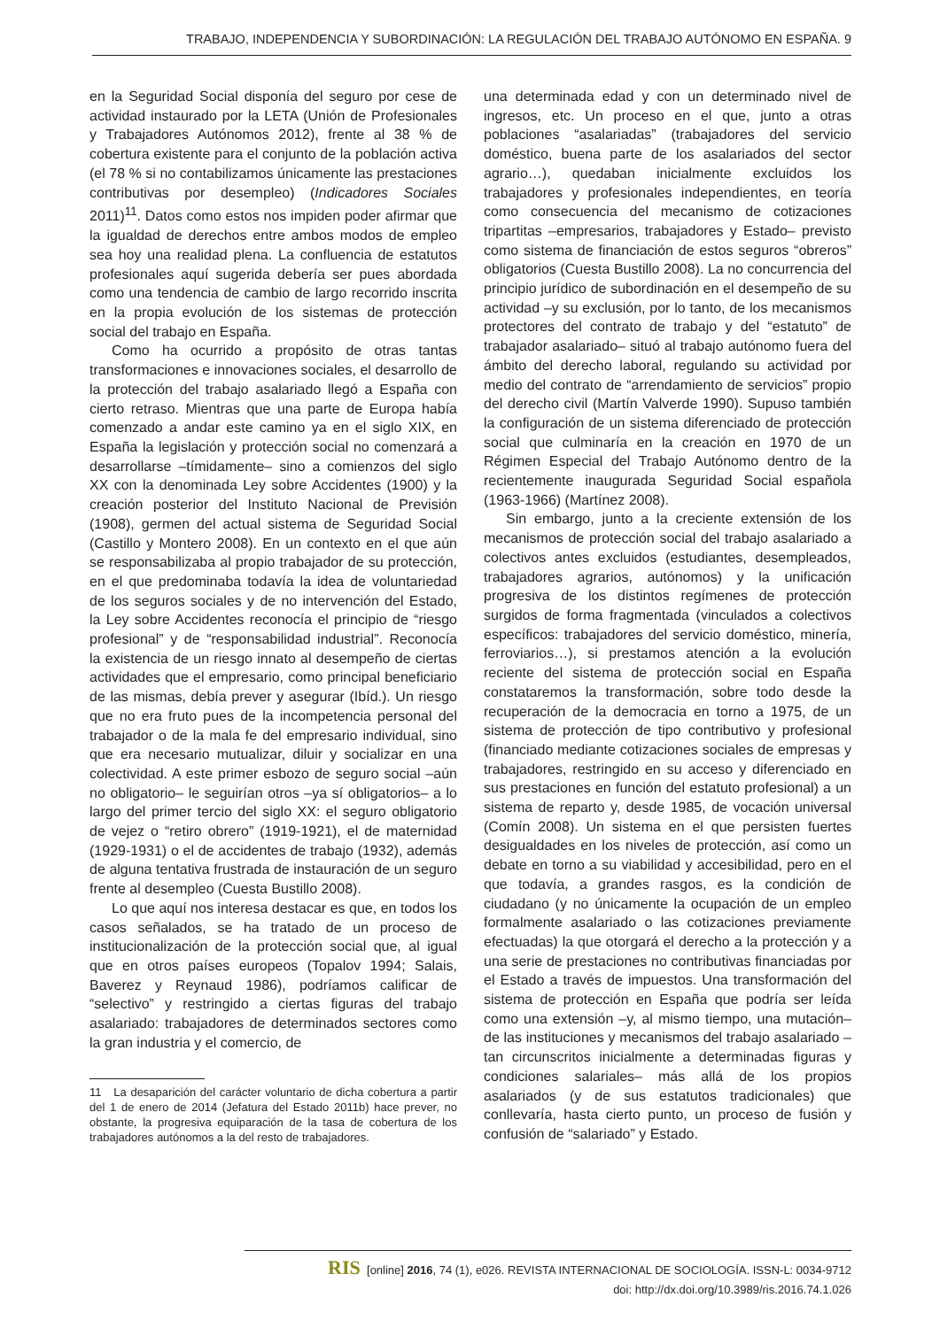TRABAJO, INDEPENDENCIA Y SUBORDINACIÓN: LA REGULACIÓN DEL TRABAJO AUTÓNOMO EN ESPAÑA. 9
en la Seguridad Social disponía del seguro por cese de actividad instaurado por la LETA (Unión de Profesionales y Trabajadores Autónomos 2012), frente al 38 % de cobertura existente para el conjunto de la población activa (el 78 % si no contabilizamos únicamente las prestaciones contributivas por desempleo) (Indicadores Sociales 2011)<sup>11</sup>. Datos como estos nos impiden poder afirmar que la igualdad de derechos entre ambos modos de empleo sea hoy una realidad plena. La confluencia de estatutos profesionales aquí sugerida debería ser pues abordada como una tendencia de cambio de largo recorrido inscrita en la propia evolución de los sistemas de protección social del trabajo en España.
Como ha ocurrido a propósito de otras tantas transformaciones e innovaciones sociales, el desarrollo de la protección del trabajo asalariado llegó a España con cierto retraso. Mientras que una parte de Europa había comenzado a andar este camino ya en el siglo XIX, en España la legislación y protección social no comenzará a desarrollarse –tímidamente– sino a comienzos del siglo XX con la denominada Ley sobre Accidentes (1900) y la creación posterior del Instituto Nacional de Previsión (1908), germen del actual sistema de Seguridad Social (Castillo y Montero 2008). En un contexto en el que aún se responsabilizaba al propio trabajador de su protección, en el que predominaba todavía la idea de voluntariedad de los seguros sociales y de no intervención del Estado, la Ley sobre Accidentes reconocía el principio de “riesgo profesional” y de “responsabilidad industrial”. Reconocía la existencia de un riesgo innato al desempeño de ciertas actividades que el empresario, como principal beneficiario de las mismas, debía prever y asegurar (Ibíd.). Un riesgo que no era fruto pues de la incompetencia personal del trabajador o de la mala fe del empresario individual, sino que era necesario mutualizar, diluir y socializar en una colectividad. A este primer esbozo de seguro social –aún no obligatorio– le seguirían otros –ya sí obligatorios– a lo largo del primer tercio del siglo XX: el seguro obligatorio de vejez o “retiro obrero” (1919-1921), el de maternidad (1929-1931) o el de accidentes de trabajo (1932), además de alguna tentativa frustrada de instauración de un seguro frente al desempleo (Cuesta Bustillo 2008).
Lo que aquí nos interesa destacar es que, en todos los casos señalados, se ha tratado de un proceso de institucionalización de la protección social que, al igual que en otros países europeos (Topalov 1994; Salais, Baverez y Reynaud 1986), podríamos calificar de “selectivo” y restringido a ciertas figuras del trabajo asalariado: trabajadores de determinados sectores como la gran industria y el comercio, de
11 La desaparición del carácter voluntario de dicha cobertura a partir del 1 de enero de 2014 (Jefatura del Estado 2011b) hace prever, no obstante, la progresiva equiparación de la tasa de cobertura de los trabajadores autónomos a la del resto de trabajadores.
una determinada edad y con un determinado nivel de ingresos, etc. Un proceso en el que, junto a otras poblaciones “asalariadas” (trabajadores del servicio doméstico, buena parte de los asalariados del sector agrario…), quedaban inicialmente excluidos los trabajadores y profesionales independientes, en teoría como consecuencia del mecanismo de cotizaciones tripartitas –empresarios, trabajadores y Estado– previsto como sistema de financiación de estos seguros “obreros” obligatorios (Cuesta Bustillo 2008). La no concurrencia del principio jurídico de subordinación en el desempeño de su actividad –y su exclusión, por lo tanto, de los mecanismos protectores del contrato de trabajo y del “estatuto” de trabajador asalariado– situó al trabajo autónomo fuera del ámbito del derecho laboral, regulando su actividad por medio del contrato de “arrendamiento de servicios” propio del derecho civil (Martín Valverde 1990). Supuso también la configuración de un sistema diferenciado de protección social que culminaría en la creación en 1970 de un Régimen Especial del Trabajo Autónomo dentro de la recientemente inaugurada Seguridad Social española (1963-1966) (Martínez 2008).
Sin embargo, junto a la creciente extensión de los mecanismos de protección social del trabajo asalariado a colectivos antes excluidos (estudiantes, desempleados, trabajadores agrarios, autónomos) y la unificación progresiva de los distintos regímenes de protección surgidos de forma fragmentada (vinculados a colectivos específicos: trabajadores del servicio doméstico, minería, ferroviarios…), si prestamos atención a la evolución reciente del sistema de protección social en España constataremos la transformación, sobre todo desde la recuperación de la democracia en torno a 1975, de un sistema de protección de tipo contributivo y profesional (financiado mediante cotizaciones sociales de empresas y trabajadores, restringido en su acceso y diferenciado en sus prestaciones en función del estatuto profesional) a un sistema de reparto y, desde 1985, de vocación universal (Comín 2008). Un sistema en el que persisten fuertes desigualdades en los niveles de protección, así como un debate en torno a su viabilidad y accesibilidad, pero en el que todavía, a grandes rasgos, es la condición de ciudadano (y no únicamente la ocupación de un empleo formalmente asalariado o las cotizaciones previamente efectuadas) la que otorgará el derecho a la protección y a una serie de prestaciones no contributivas financiadas por el Estado a través de impuestos. Una transformación del sistema de protección en España que podría ser leída como una extensión –y, al mismo tiempo, una mutación– de las instituciones y mecanismos del trabajo asalariado –tan circunscritos inicialmente a determinadas figuras y condiciones salariales– más allá de los propios asalariados (y de sus estatutos tradicionales) que conllevaría, hasta cierto punto, un proceso de fusión y confusión de “salariado” y Estado.
RIS [online] 2016, 74 (1), e026. REVISTA INTERNACIONAL DE SOCIOLOGÍA. ISSN-L: 0034-9712
doi: http://dx.doi.org/10.3989/ris.2016.74.1.026